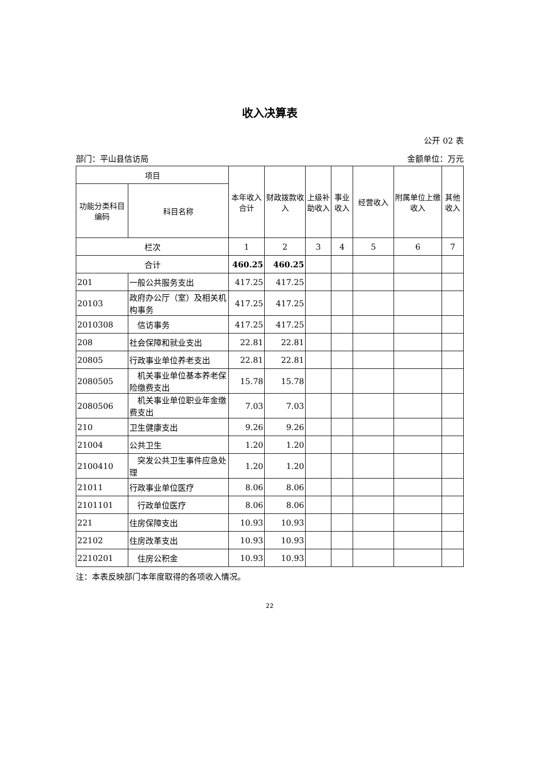收入决算表
公开 02 表
部门：平山县信访局 金额单位：万元
| 项目 | | 本年收入合计 | 财政拨款收入 | 上级补助收入 | 事业收入 | 经营收入 | 附属单位上缴收入 | 其他收入 |
| --- | --- | --- | --- | --- | --- | --- | --- | --- |
| 功能分类科目编码 | 科目名称 | | | | | | | |
| 栏次 | | 1 | 2 | 3 | 4 | 5 | 6 | 7 |
| 合计 | | 460.25 | 460.25 | | | | | |
| 201 | 一般公共服务支出 | 417.25 | 417.25 | | | | | |
| 20103 | 政府办公厅（室）及相关机构事务 | 417.25 | 417.25 | | | | | |
| 2010308 | 信访事务 | 417.25 | 417.25 | | | | | |
| 208 | 社会保障和就业支出 | 22.81 | 22.81 | | | | | |
| 20805 | 行政事业单位养老支出 | 22.81 | 22.81 | | | | | |
| 2080505 | 机关事业单位基本养老保险缴费支出 | 15.78 | 15.78 | | | | | |
| 2080506 | 机关事业单位职业年金缴费支出 | 7.03 | 7.03 | | | | | |
| 210 | 卫生健康支出 | 9.26 | 9.26 | | | | | |
| 21004 | 公共卫生 | 1.20 | 1.20 | | | | | |
| 2100410 | 突发公共卫生事件应急处理 | 1.20 | 1.20 | | | | | |
| 21011 | 行政事业单位医疗 | 8.06 | 8.06 | | | | | |
| 2101101 | 行政单位医疗 | 8.06 | 8.06 | | | | | |
| 221 | 住房保障支出 | 10.93 | 10.93 | | | | | |
| 22102 | 住房改革支出 | 10.93 | 10.93 | | | | | |
| 2210201 | 住房公积金 | 10.93 | 10.93 | | | | | |
注：本表反映部门本年度取得的各项收入情况。
22